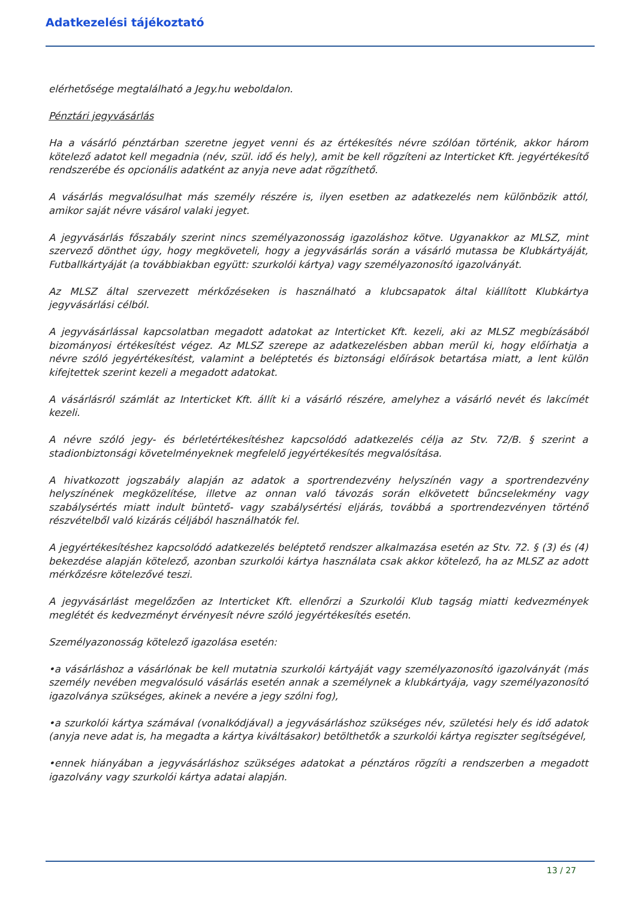Adatkezelési tájékoztató
elérhetősége megtalálható a Jegy.hu weboldalon.
Pénztári jegyvásárlás
Ha a vásárló pénztárban szeretne jegyet venni és az értékesítés névre szólóan történik, akkor három kötelező adatot kell megadnia (név, szül. idő és hely), amit be kell rögzíteni az Interticket Kft. jegyértékesítő rendszerébe és opcionális adatként az anyja neve adat rögzíthető.
A vásárlás megvalósulhat más személy részére is, ilyen esetben az adatkezelés nem különbözik attól, amikor saját névre vásárol valaki jegyet.
A jegyvásárlás főszabály szerint nincs személyazonosság igazoláshoz kötve. Ugyanakkor az MLSZ, mint szervező dönthet úgy, hogy megköveteli, hogy a jegyvásárlás során a vásárló mutassa be Klubkártyáját, Futballkártyáját (a továbbiakban együtt: szurkolói kártya) vagy személyazonosító igazolványát.
Az MLSZ által szervezett mérkőzéseken is használható a klubcsapatok által kiállított Klubkártya jegyvásárlási célból.
A jegyvásárlással kapcsolatban megadott adatokat az Interticket Kft. kezeli, aki az MLSZ megbízásából bizományosi értékesítést végez. Az MLSZ szerepe az adatkezelésben abban merül ki, hogy előírhatja a névre szóló jegyértékesítést, valamint a beléptetés és biztonsági előírások betartása miatt, a lent külön kifejtettek szerint kezeli a megadott adatokat.
A vásárlásról számlát az Interticket Kft. állít ki a vásárló részére, amelyhez a vásárló nevét és lakcímét kezeli.
A névre szóló jegy- és bérletértékesítéshez kapcsolódó adatkezelés célja az Stv. 72/B. § szerint a stadionbiztonsági követelményeknek megfelelő jegyértékesítés megvalósítása.
A hivatkozott jogszabály alapján az adatok a sportrendezvény helyszínén vagy a sportrendezvény helyszínének megközelítése, illetve az onnan való távozás során elkövetett bűncselekmény vagy szabálysértés miatt indult büntető- vagy szabálysértési eljárás, továbbá a sportrendezvényen történő részvételből való kizárás céljából használhatók fel.
A jegyértékesítéshez kapcsolódó adatkezelés beléptető rendszer alkalmazása esetén az Stv. 72. § (3) és (4) bekezdése alapján kötelező, azonban szurkolói kártya használata csak akkor kötelező, ha az MLSZ az adott mérkőzésre kötelezővé teszi.
A jegyvásárlást megelőzően az Interticket Kft. ellenőrzi a Szurkolói Klub tagság miatti kedvezmények meglétét és kedvezményt érvényesít névre szóló jegyértékesítés esetén.
Személyazonosság kötelező igazolása esetén:
•a vásárláshoz a vásárlónak be kell mutatnia szurkolói kártyáját vagy személyazonosító igazolványát (más személy nevében megvalósuló vásárlás esetén annak a személynek a klubkártyája, vagy személyazonosító igazolványa szükséges, akinek a nevére a jegy szólni fog),
•a szurkolói kártya számával (vonalkódjával) a jegyvásárláshoz szükséges név, születési hely és idő adatok (anyja neve adat is, ha megadta a kártya kiváltásakor) betölthetők a szurkolói kártya regiszter segítségével,
•ennek hiányában a jegyvásárláshoz szükséges adatokat a pénztáros rögzíti a rendszerben a megadott igazolvány vagy szurkolói kártya adatai alapján.
13 / 27